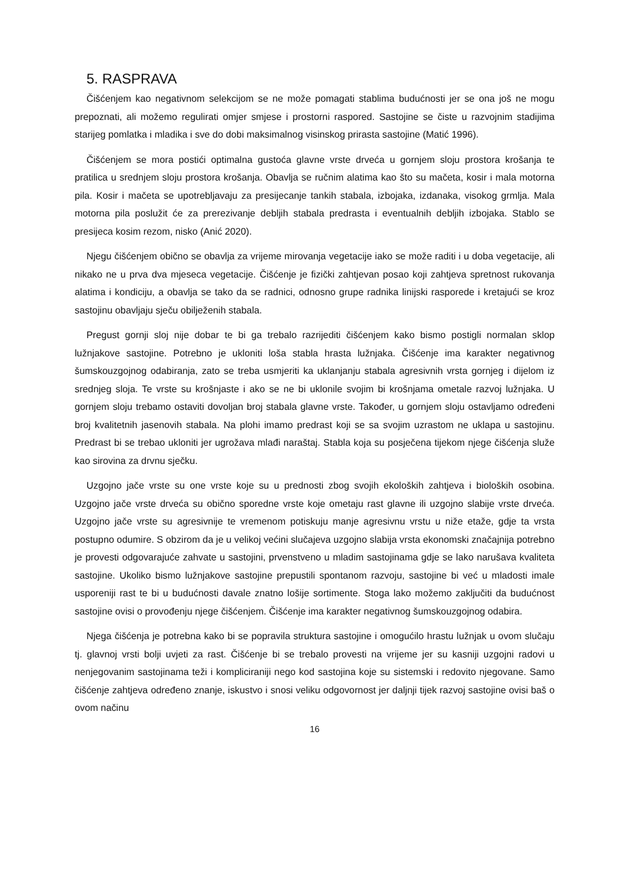5. RASPRAVA
Čišćenjem kao negativnom selekcijom se ne može pomagati stablima budućnosti jer se ona još ne mogu prepoznati, ali možemo regulirati omjer smjese i prostorni raspored. Sastojine se čiste u razvojnim stadijima starijeg pomlatka i mladika i sve do dobi maksimalnog visinskog prirasta sastojine (Matić 1996).
Čišćenjem se mora postići optimalna gustoća glavne vrste drveća u gornjem sloju prostora krošanja te pratilica u srednjem sloju prostora krošanja. Obavlja se ručnim alatima kao što su mačeta, kosir i mala motorna pila. Kosir i mačeta se upotrebljavaju za presijecanje tankih stabala, izbojaka, izdanaka, visokog grmlja. Mala motorna pila poslužit će za prerezivanje debljih stabala predrasta i eventualnih debljih izbojaka. Stablo se presijeca kosim rezom, nisko (Anić 2020).
Njegu čišćenjem obično se obavlja za vrijeme mirovanja vegetacije iako se može raditi i u doba vegetacije, ali nikako ne u prva dva mjeseca vegetacije. Čišćenje je fizički zahtjevan posao koji zahtjeva spretnost rukovanja alatima i kondiciju, a obavlja se tako da se radnici, odnosno grupe radnika linijski rasporede i kretajući se kroz sastojinu obavljaju sječu obilježenih stabala.
Pregust gornji sloj nije dobar te bi ga trebalo razrijediti čišćenjem kako bismo postigli normalan sklop lužnjakove sastojine. Potrebno je ukloniti loša stabla hrasta lužnjaka. Čišćenje ima karakter negativnog šumskouzgojnog odabiranja, zato se treba usmjeriti ka uklanjanju stabala agresivnih vrsta gornjeg i dijelom iz srednjeg sloja. Te vrste su krošnjaste i ako se ne bi uklonile svojim bi krošnjama ometale razvoj lužnjaka. U gornjem sloju trebamo ostaviti dovoljan broj stabala glavne vrste. Također, u gornjem sloju ostavljamo određeni broj kvalitetnih jasenovih stabala. Na plohi imamo predrast koji se sa svojim uzrastom ne uklapa u sastojinu. Predrast bi se trebao ukloniti jer ugrožava mlađi naraštaj. Stabla koja su posječena tijekom njege čišćenja služe kao sirovina za drvnu sječku.
Uzgojno jače vrste su one vrste koje su u prednosti zbog svojih ekoloških zahtjeva i bioloških osobina. Uzgojno jače vrste drveća su obično sporedne vrste koje ometaju rast glavne ili uzgojno slabije vrste drveća. Uzgojno jače vrste su agresivnije te vremenom potiskuju manje agresivnu vrstu u niže etaže, gdje ta vrsta postupno odumire. S obzirom da je u velikoj većini slučajeva uzgojno slabija vrsta ekonomski značajnija potrebno je provesti odgovarajuće zahvate u sastojini, prvenstveno u mladim sastojinama gdje se lako narušava kvaliteta sastojine. Ukoliko bismo lužnjakove sastojine prepustili spontanom razvoju, sastojine bi već u mladosti imale usporeniji rast te bi u budućnosti davale znatno lošije sortimente. Stoga lako možemo zaključiti da budućnost sastojine ovisi o provođenju njege čišćenjem. Čišćenje ima karakter negativnog šumskouzgojnog odabira.
Njega čišćenja je potrebna kako bi se popravila struktura sastojine i omogućilo hrastu lužnjak u ovom slučaju tj. glavnoj vrsti bolji uvjeti za rast. Čišćenje bi se trebalo provesti na vrijeme jer su kasniji uzgojni radovi u nenjegovanim sastojinama teži i kompliciraniji nego kod sastojina koje su sistemski i redovito njegovane. Samo čišćenje zahtjeva određeno znanje, iskustvo i snosi veliku odgovornost jer daljnji tijek razvoj sastojine ovisi baš o ovom načinu
16